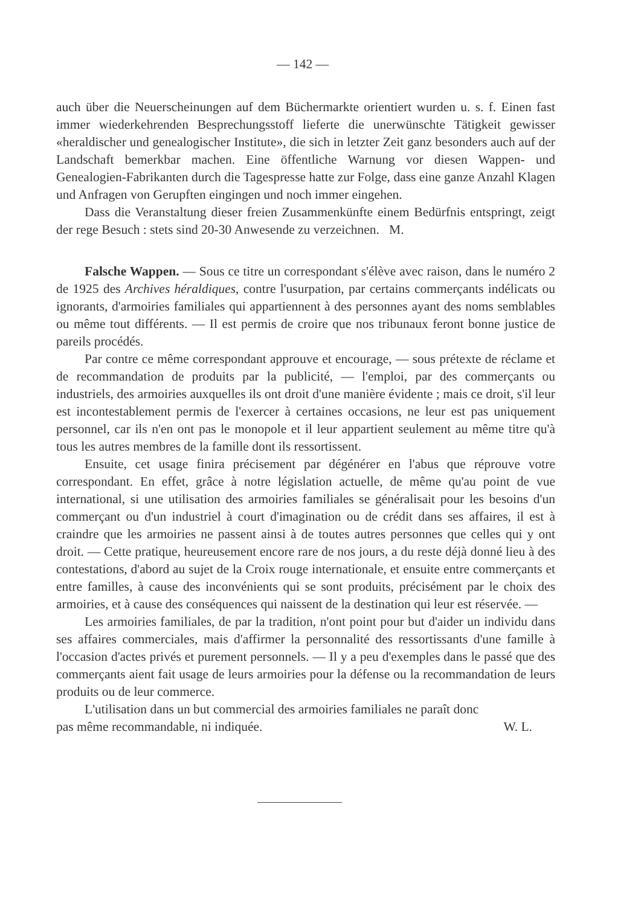— 142 —
auch über die Neuerscheinungen auf dem Büchermarkte orientiert wurden u. s. f. Einen fast immer wiederkehrenden Besprechungsstoff lieferte die unerwünschte Tätigkeit gewisser «heraldischer und genealogischer Institute», die sich in letzter Zeit ganz besonders auch auf der Landschaft bemerkbar machen. Eine öffentliche Warnung vor diesen Wappen- und Genealogien-Fabrikanten durch die Tagespresse hatte zur Folge, dass eine ganze Anzahl Klagen und Anfragen von Gerupften eingingen und noch immer eingehen.
Dass die Veranstaltung dieser freien Zusammenkünfte einem Bedürfnis entspringt, zeigt der rege Besuch : stets sind 20-30 Anwesende zu verzeichnen. M.
Falsche Wappen. — Sous ce titre un correspondant s'élève avec raison, dans le numéro 2 de 1925 des Archives héraldiques, contre l'usurpation, par certains commerçants indélicats ou ignorants, d'armoiries familiales qui appartiennent à des personnes ayant des noms semblables ou même tout différents. — Il est permis de croire que nos tribunaux feront bonne justice de pareils procédés.
Par contre ce même correspondant approuve et encourage, — sous prétexte de réclame et de recommandation de produits par la publicité, — l'emploi, par des commerçants ou industriels, des armoiries auxquelles ils ont droit d'une manière évidente ; mais ce droit, s'il leur est incontestablement permis de l'exercer à certaines occasions, ne leur est pas uniquement personnel, car ils n'en ont pas le monopole et il leur appartient seulement au même titre qu'à tous les autres membres de la famille dont ils ressortissent.
Ensuite, cet usage finira précisement par dégénérer en l'abus que réprouve votre correspondant. En effet, grâce à notre législation actuelle, de même qu'au point de vue international, si une utilisation des armoiries familiales se généralisait pour les besoins d'un commerçant ou d'un industriel à court d'imagination ou de crédit dans ses affaires, il est à craindre que les armoiries ne passent ainsi à de toutes autres personnes que celles qui y ont droit. — Cette pratique, heureusement encore rare de nos jours, a du reste déjà donné lieu à des contestations, d'abord au sujet de la Croix rouge internationale, et ensuite entre commerçants et entre familles, à cause des inconvénients qui se sont produits, précisément par le choix des armoiries, et à cause des conséquences qui naissent de la destination qui leur est réservée. —
Les armoiries familiales, de par la tradition, n'ont point pour but d'aider un individu dans ses affaires commerciales, mais d'affirmer la personnalité des ressortissants d'une famille à l'occasion d'actes privés et purement personnels. — Il y a peu d'exemples dans le passé que des commerçants aient fait usage de leurs armoiries pour la défense ou la recommandation de leurs produits ou de leur commerce.
L'utilisation dans un but commercial des armoiries familiales ne paraît donc
pas même recommandable, ni indiquée. W. L.